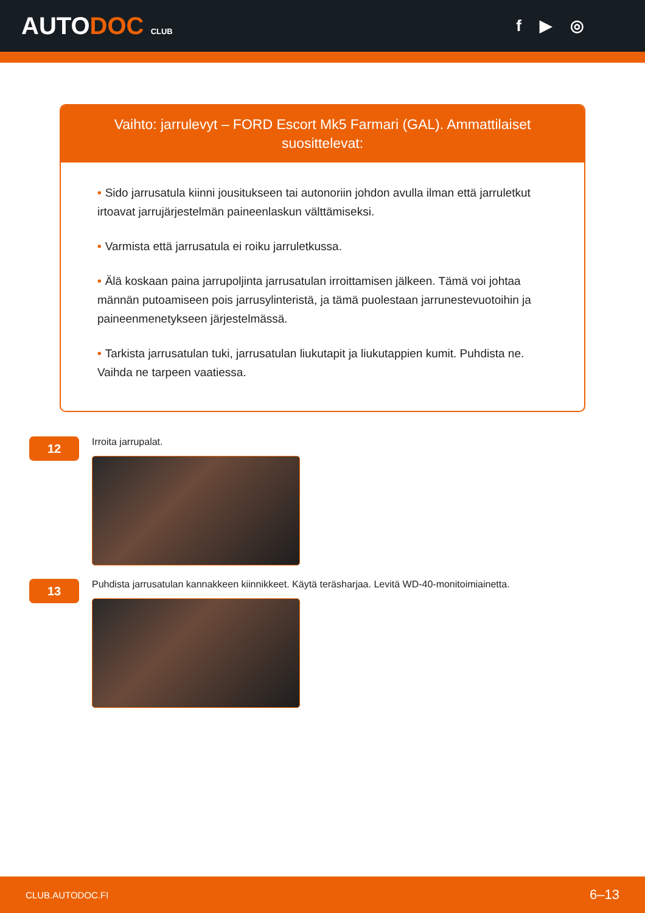AUTODOC CLUB
f ▶ ◎
Vaihto: jarrulevyt – FORD Escort Mk5 Farmari (GAL). Ammattilaiset suosittelevat:
• Sido jarrusatula kiinni jousitukseen tai autonoriin johdon avulla ilman että jarruletkut irtoavat jarrujärjestelmän paineenlaskun välttämiseksi.
• Varmista että jarrusatula ei roiku jarruletkussa.
• Älä koskaan paina jarrupoljinta jarrusatulan irroittamisen jälkeen. Tämä voi johtaa männän putoamiseen pois jarrusylinteristä, ja tämä puolestaan jarrunestevuotoihin ja paineenmenetykseen järjestelmässä.
• Tarkista jarrusatulan tuki, jarrusatulan liukutapit ja liukutappien kumit. Puhdista ne. Vaihda ne tarpeen vaatiessa.
12
Irroita jarrupalat.
13
Puhdista jarrusatulan kannakkeen kiinnikkeet. Käytä teräsharjaa. Levitä WD-40-monitoimiainetta.
CLUB.AUTODOC.FI 6–13